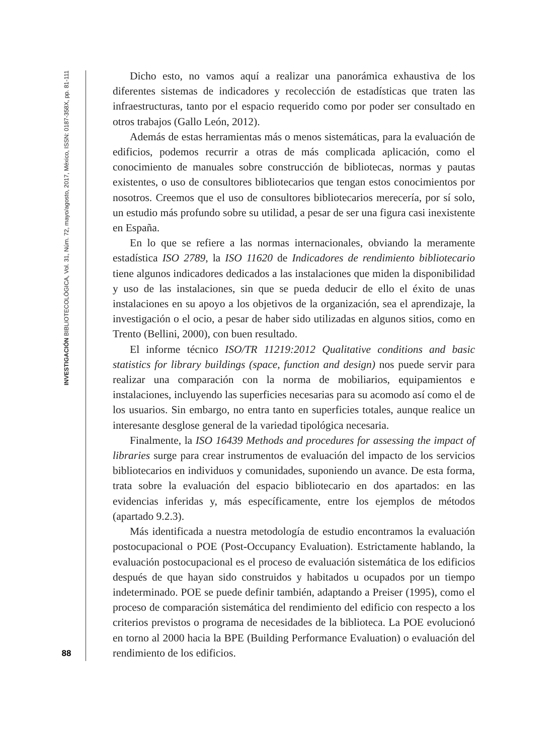INVESTIGACIÓN BIBLIOTECOLÓGICA, Vol. 31, Núm. 72, mayo/agosto, 2017, México, ISSN: 0187-358X, pp. 81-111
88
Dicho esto, no vamos aquí a realizar una panorámica exhaustiva de los diferentes sistemas de indicadores y recolección de estadísticas que traten las infraestructuras, tanto por el espacio requerido como por poder ser consultado en otros trabajos (Gallo León, 2012).
Además de estas herramientas más o menos sistemáticas, para la evaluación de edificios, podemos recurrir a otras de más complicada aplicación, como el conocimiento de manuales sobre construcción de bibliotecas, normas y pautas existentes, o uso de consultores bibliotecarios que tengan estos conocimientos por nosotros. Creemos que el uso de consultores bibliotecarios merecería, por sí solo, un estudio más profundo sobre su utilidad, a pesar de ser una figura casi inexistente en España.
En lo que se refiere a las normas internacionales, obviando la meramente estadística ISO 2789, la ISO 11620 de Indicadores de rendimiento bibliotecario tiene algunos indicadores dedicados a las instalaciones que miden la disponibilidad y uso de las instalaciones, sin que se pueda deducir de ello el éxito de unas instalaciones en su apoyo a los objetivos de la organización, sea el aprendizaje, la investigación o el ocio, a pesar de haber sido utilizadas en algunos sitios, como en Trento (Bellini, 2000), con buen resultado.
El informe técnico ISO/TR 11219:2012 Qualitative conditions and basic statistics for library buildings (space, function and design) nos puede servir para realizar una comparación con la norma de mobiliarios, equipamientos e instalaciones, incluyendo las superficies necesarias para su acomodo así como el de los usuarios. Sin embargo, no entra tanto en superficies totales, aunque realice un interesante desglose general de la variedad tipológica necesaria.
Finalmente, la ISO 16439 Methods and procedures for assessing the impact of libraries surge para crear instrumentos de evaluación del impacto de los servicios bibliotecarios en individuos y comunidades, suponiendo un avance. De esta forma, trata sobre la evaluación del espacio bibliotecario en dos apartados: en las evidencias inferidas y, más específicamente, entre los ejemplos de métodos (apartado 9.2.3).
Más identificada a nuestra metodología de estudio encontramos la evaluación postocupacional o POE (Post-Occupancy Evaluation). Estrictamente hablando, la evaluación postocupacional es el proceso de evaluación sistemática de los edificios después de que hayan sido construidos y habitados u ocupados por un tiempo indeterminado. POE se puede definir también, adaptando a Preiser (1995), como el proceso de comparación sistemática del rendimiento del edificio con respecto a los criterios previstos o programa de necesidades de la biblioteca. La POE evolucionó en torno al 2000 hacia la BPE (Building Performance Evaluation) o evaluación del rendimiento de los edificios.